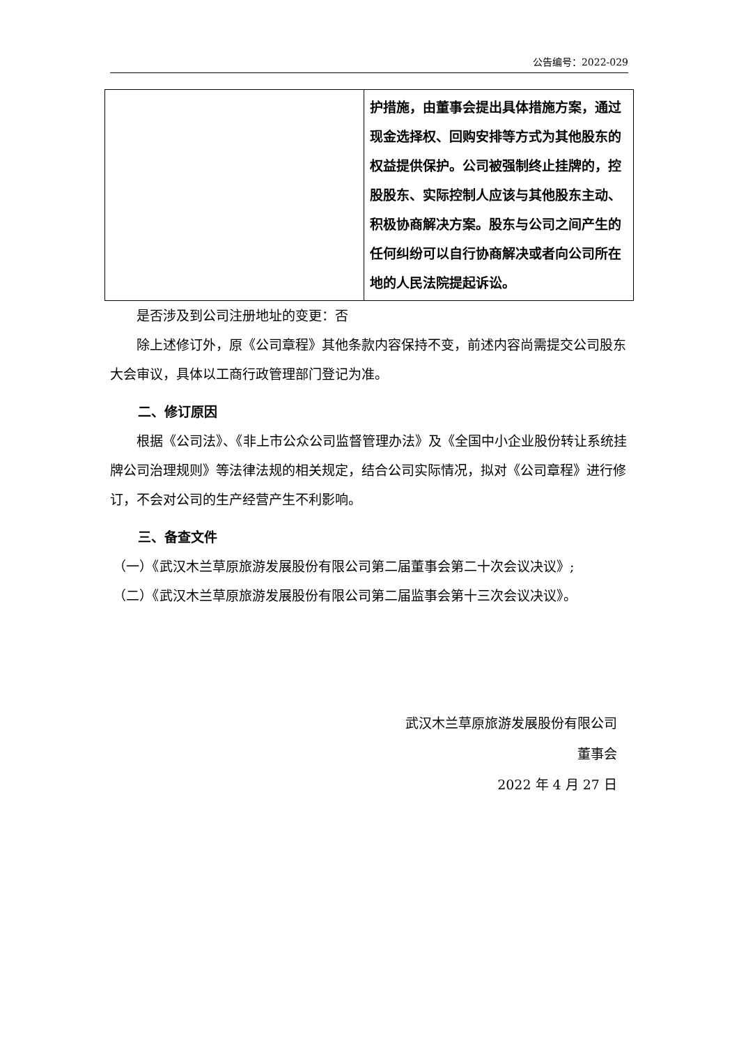公告编号：2022-029
| | 护措施，由董事会提出具体措施方案，通过现金选择权、回购安排等方式为其他股东的权益提供保护。公司被强制终止挂牌的，控股股东、实际控制人应该与其他股东主动、积极协商解决方案。股东与公司之间产生的任何纠纷可以自行协商解决或者向公司所在地的人民法院提起诉讼。 |
是否涉及到公司注册地址的变更：否
除上述修订外，原《公司章程》其他条款内容保持不变，前述内容尚需提交公司股东大会审议，具体以工商行政管理部门登记为准。
二、修订原因
根据《公司法》、《非上市公众公司监督管理办法》及《全国中小企业股份转让系统挂牌公司治理规则》等法律法规的相关规定，结合公司实际情况，拟对《公司章程》进行修订，不会对公司的生产经营产生不利影响。
三、备查文件
（一）《武汉木兰草原旅游发展股份有限公司第二届董事会第二十次会议决议》;
（二）《武汉木兰草原旅游发展股份有限公司第二届监事会第十三次会议决议》。
武汉木兰草原旅游发展股份有限公司
董事会
2022 年 4 月 27 日